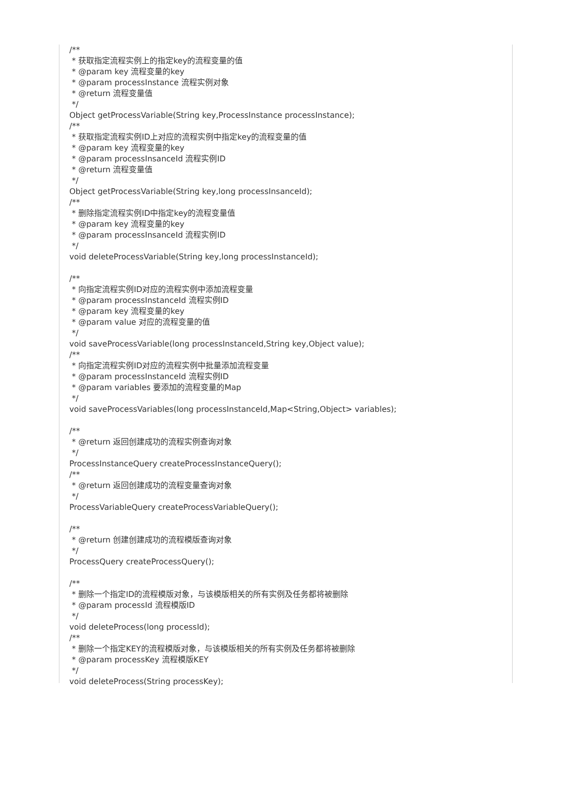/**
 * 获取指定流程实例上的指定key的流程变量的值
 * @param key 流程变量的key
 * @param processInstance 流程实例对象
 * @return 流程变量值
 */
Object getProcessVariable(String key,ProcessInstance processInstance);
/**
 * 获取指定流程实例ID上对应的流程实例中指定key的流程变量的值
 * @param key 流程变量的key
 * @param processInsanceId 流程实例ID
 * @return 流程变量值
 */
Object getProcessVariable(String key,long processInsanceId);
/**
 * 删除指定流程实例ID中指定key的流程变量值
 * @param key 流程变量的key
 * @param processInsanceId 流程实例ID
 */
void deleteProcessVariable(String key,long processInstanceId);

/**
 * 向指定流程实例ID对应的流程实例中添加流程变量
 * @param processInstanceId 流程实例ID
 * @param key 流程变量的key
 * @param value 对应的流程变量的值
 */
void saveProcessVariable(long processInstanceId,String key,Object value);
/**
 * 向指定流程实例ID对应的流程实例中批量添加流程变量
 * @param processInstanceId 流程实例ID
 * @param variables 要添加的流程变量的Map
 */
void saveProcessVariables(long processInstanceId,Map<String,Object> variables);

/**
 * @return 返回创建成功的流程实例查询对象
 */
ProcessInstanceQuery createProcessInstanceQuery();
/**
 * @return 返回创建成功的流程变量查询对象
 */
ProcessVariableQuery createProcessVariableQuery();

/**
 * @return 创建创建成功的流程模版查询对象
 */
ProcessQuery createProcessQuery();

/**
 * 删除一个指定ID的流程模版对象，与该模版相关的所有实例及任务都将被删除
 * @param processId 流程模版ID
 */
void deleteProcess(long processId);
/**
 * 删除一个指定KEY的流程模版对象，与该模版相关的所有实例及任务都将被删除
 * @param processKey 流程模版KEY
 */
void deleteProcess(String processKey);